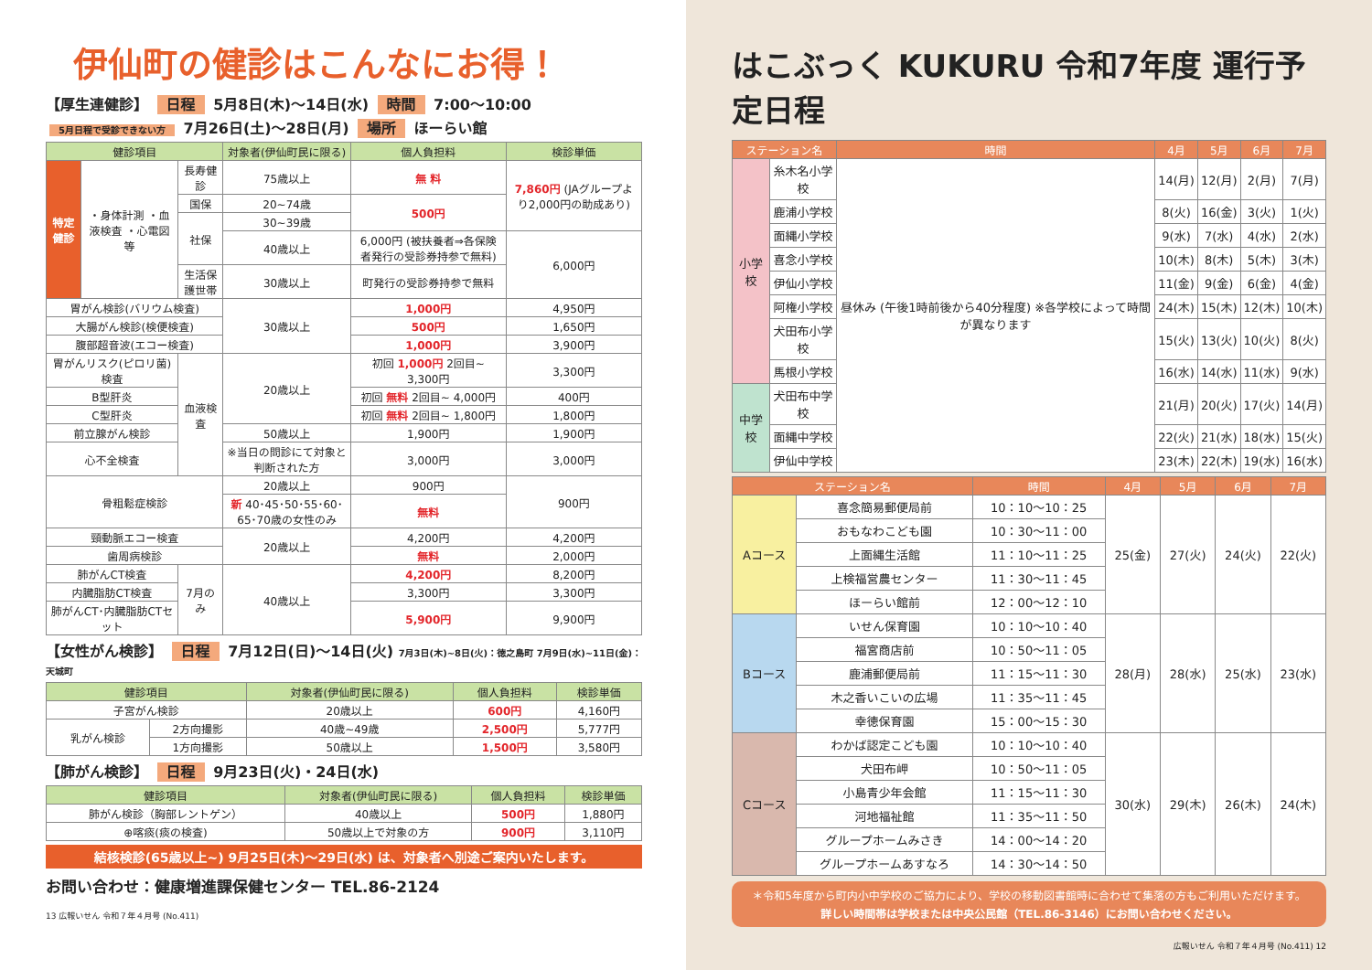伊仙町の健診はこんなにお得！
【厚生連健診】 日程 5月8日(木)～14日(水) 時間 7:00～10:00
5月日程で受診できない方 7月26日(土)～28日(月) 場所 ほーらい館
| 健診項目 | | | 対象者(伊仙町民に限る) | 個人負担料 | 検診単価 |
| --- | --- | --- | --- | --- | --- |
| 特定健診 | ・身体計測 ・血液検査 ・心電図 等 | 長寿健診 | 75歳以上 | 無 料 | 7,860円 (JAグループより2,000円の助成あり) |
| | | 国保 | 20~74歳 | 500円 | |
| | | 社保 | 30~39歳 | | |
| | | | 40歳以上 | 6,000円 (被扶養者⇒各保険者発行の受診券持参で無料) | 6,000円 |
| | | 生活保護世帯 | 30歳以上 | 町発行の受診券持参で無料 | |
| 胃がん検診(バリウム検査) | | | 30歳以上 | 1,000円 | 4,950円 |
| 大腸がん検診(検便検査) | | | | 500円 | 1,650円 |
| 腹部超音波(エコー検査) | | | | 1,000円 | 3,900円 |
| 胃がんリスク(ピロリ菌)検査 | | 血液検査 | 20歳以上 | 初回 1,000円 2回目~ 3,300円 | 3,300円 |
| B型肝炎 | | | | 初回 無料 2回目~ 4,000円 | 400円 |
| C型肝炎 | | | | 初回 無料 2回目~ 1,800円 | 1,800円 |
| 前立腺がん検診 | | | 50歳以上 | 1,900円 | 1,900円 |
| 心不全検査 | | | ※当日の問診にて対象と判断された方 | 3,000円 | 3,000円 |
| 骨粗鬆症検診 | | | 20歳以上 | 900円 | 900円 |
| | | | 新 40･45･50･55･60･65･70歳の女性のみ | 無料 | |
| 頸動脈エコー検査 | | | 20歳以上 | 4,200円 | 4,200円 |
| 歯周病検診 | | | | 無料 | 2,000円 |
| 肺がんCT検査 | | 7月のみ | 40歳以上 | 4,200円 | 8,200円 |
| 内臓脂肪CT検査 | | | | 3,300円 | 3,300円 |
| 肺がんCT･内臓脂肪CTセット | | | | 5,900円 | 9,900円 |
【女性がん検診】 日程 7月12日(日)～14日(火) 7月3日(木)~8日(火)：徳之島町 7月9日(水)~11日(金)：天城町
| 健診項目 | | 対象者(伊仙町民に限る) | 個人負担料 | 検診単価 |
| --- | --- | --- | --- | --- |
| 子宮がん検診 | | 20歳以上 | 600円 | 4,160円 |
| 乳がん検診 | 2方向撮影 | 40歳~49歳 | 2,500円 | 5,777円 |
| | 1方向撮影 | 50歳以上 | 1,500円 | 3,580円 |
【肺がん検診】 日程 9月23日(火)・24日(水)
| 健診項目 | 対象者(伊仙町民に限る) | 個人負担料 | 検診単価 |
| --- | --- | --- | --- |
| 肺がん検診（胸部レントゲン） | 40歳以上 | 500円 | 1,880円 |
| ⊕喀痰(痰の検査) | 50歳以上で対象の方 | 900円 | 3,110円 |
結核検診(65歳以上~) 9月25日(木)～29日(水) は、対象者へ別途ご案内いたします。
お問い合わせ：健康増進課保健センター TEL.86-2124
13 広報いせん 令和７年４月号 (No.411)
はこぶっく KUKURU 令和7年度 運行予定日程
| ステーション名 | | 時間 | 4月 | 5月 | 6月 | 7月 |
| --- | --- | --- | --- | --- | --- | --- |
| 小学校 | 糸木名小学校 | 昼休み (午後1時前後から40分程度) ※各学校によって時間が異なります | 14(月) | 12(月) | 2(月) | 7(月) |
| | 鹿浦小学校 | | 8(火) | 16(金) | 3(火) | 1(火) |
| | 面縄小学校 | | 9(水) | 7(水) | 4(水) | 2(水) |
| | 喜念小学校 | | 10(木) | 8(木) | 5(木) | 3(木) |
| | 伊仙小学校 | | 11(金) | 9(金) | 6(金) | 4(金) |
| | 阿権小学校 | | 24(木) | 15(木) | 12(木) | 10(木) |
| | 犬田布小学校 | | 15(火) | 13(火) | 10(火) | 8(火) |
| | 馬根小学校 | | 16(水) | 14(水) | 11(水) | 9(水) |
| 中学校 | 犬田布中学校 | | 21(月) | 20(火) | 17(火) | 14(月) |
| | 面縄中学校 | | 22(火) | 21(水) | 18(水) | 15(火) |
| | 伊仙中学校 | | 23(木) | 22(木) | 19(水) | 16(水) |
| ステーション名 | | 時間 | 4月 | 5月 | 6月 | 7月 |
| --- | --- | --- | --- | --- | --- | --- |
| Aコース | 喜念簡易郵便局前 | 10：10～10：25 | 25(金) | 27(火) | 24(火) | 22(火) |
| | おもなわこども園 | 10：30～11：00 | | | | |
| | 上面縄生活館 | 11：10～11：25 | | | | |
| | 上検福営農センター | 11：30～11：45 | | | | |
| | ほーらい館前 | 12：00～12：10 | | | | |
| Bコース | いせん保育園 | 10：10～10：40 | 28(月) | 28(水) | 25(水) | 23(水) |
| | 福宮商店前 | 10：50～11：05 | | | | |
| | 鹿浦郵便局前 | 11：15～11：30 | | | | |
| | 木之香いこいの広場 | 11：35～11：45 | | | | |
| | 幸徳保育園 | 15：00～15：30 | | | | |
| Cコース | わかば認定こども園 | 10：10～10：40 | 30(水) | 29(木) | 26(木) | 24(木) |
| | 犬田布岬 | 10：50～11：05 | | | | |
| | 小島青少年会館 | 11：15～11：30 | | | | |
| | 河地福祉館 | 11：35～11：50 | | | | |
| | グループホームみさき | 14：00～14：20 | | | | |
| | グループホームあすなろ | 14：30～14：50 | | | | |
＊令和5年度から町内小中学校のご協力により、学校の移動図書館時に合わせて集落の方もご利用いただけます。
詳しい時間帯は学校または中央公民館（TEL.86-3146）にお問い合わせください。
広報いせん 令和７年４月号 (No.411) 12